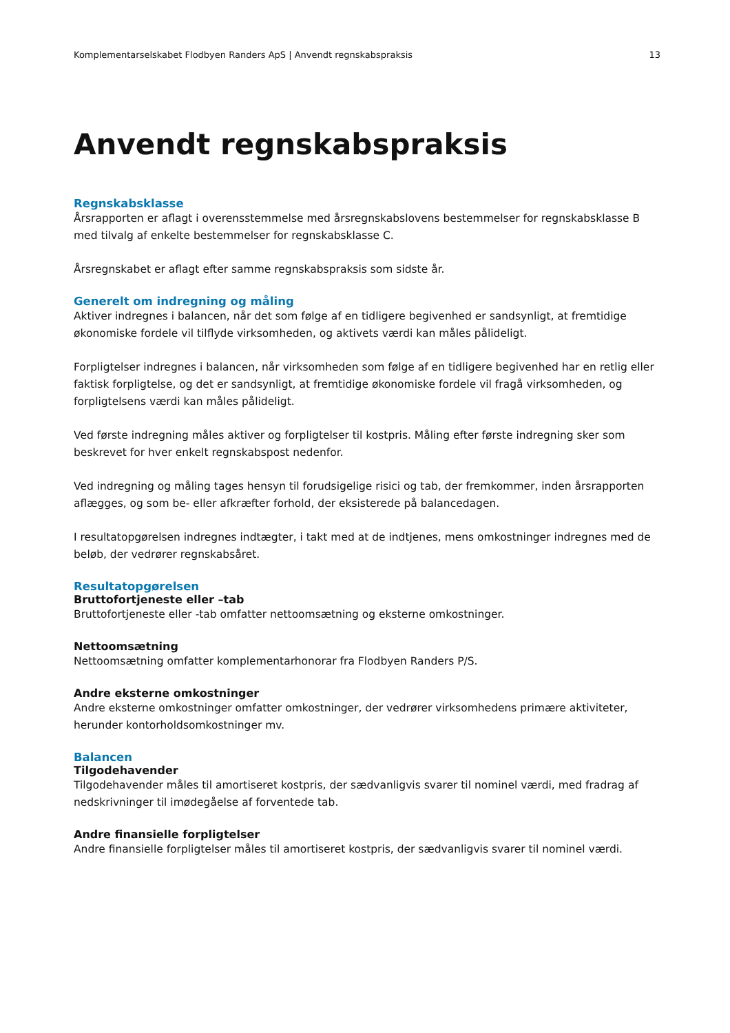Komplementarselskabet Flodbyen Randers ApS | Anvendt regnskabspraksis 13
Anvendt regnskabspraksis
Regnskabsklasse
Årsrapporten er aflagt i overensstemmelse med årsregnskabslovens bestemmelser for regnskabsklasse B med tilvalg af enkelte bestemmelser for regnskabsklasse C.
Årsregnskabet er aflagt efter samme regnskabspraksis som sidste år.
Generelt om indregning og måling
Aktiver indregnes i balancen, når det som følge af en tidligere begivenhed er sandsynligt, at fremtidige økonomiske fordele vil tilflyde virksomheden, og aktivets værdi kan måles pålideligt.
Forpligtelser indregnes i balancen, når virksomheden som følge af en tidligere begivenhed har en retlig eller faktisk forpligtelse, og det er sandsynligt, at fremtidige økonomiske fordele vil fragå virksomheden, og forpligtelsens værdi kan måles pålideligt.
Ved første indregning måles aktiver og forpligtelser til kostpris. Måling efter første indregning sker som beskrevet for hver enkelt regnskabspost nedenfor.
Ved indregning og måling tages hensyn til forudsigelige risici og tab, der fremkommer, inden årsrapporten aflægges, og som be- eller afkræfter forhold, der eksisterede på balancedagen.
I resultatopgørelsen indregnes indtægter, i takt med at de indtjenes, mens omkostninger indregnes med de beløb, der vedrører regnskabsåret.
Resultatopgørelsen
Bruttofortjeneste eller –tab
Bruttofortjeneste eller -tab omfatter nettoomsætning og eksterne omkostninger.
Nettoomsætning
Nettoomsætning omfatter komplementarhonorar fra Flodbyen Randers P/S.
Andre eksterne omkostninger
Andre eksterne omkostninger omfatter omkostninger, der vedrører virksomhedens primære aktiviteter, herunder kontorholdsomkostninger mv.
Balancen
Tilgodehavender
Tilgodehavender måles til amortiseret kostpris, der sædvanligvis svarer til nominel værdi, med fradrag af nedskrivninger til imødegåelse af forventede tab.
Andre finansielle forpligtelser
Andre finansielle forpligtelser måles til amortiseret kostpris, der sædvanligvis svarer til nominel værdi.